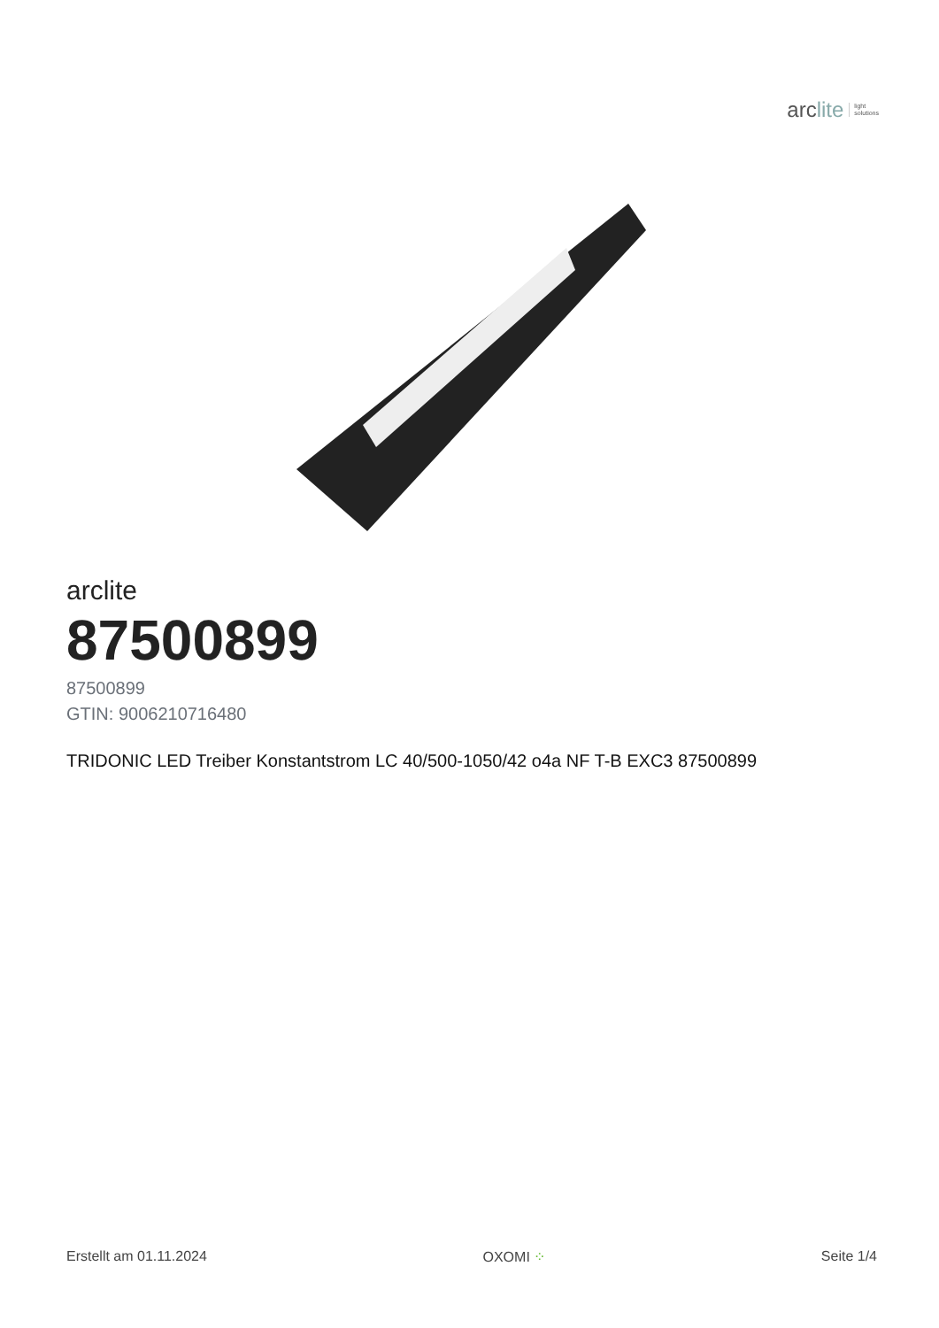arclite
light
solutions
arclite
87500899
87500899
GTIN: 9006210716480
TRIDONIC LED Treiber Konstantstrom LC 40/500-1050/42 o4a NF T-B EXC3 87500899
Erstellt am 01.11.2024 OXOMI ⁘ Seite 1/4